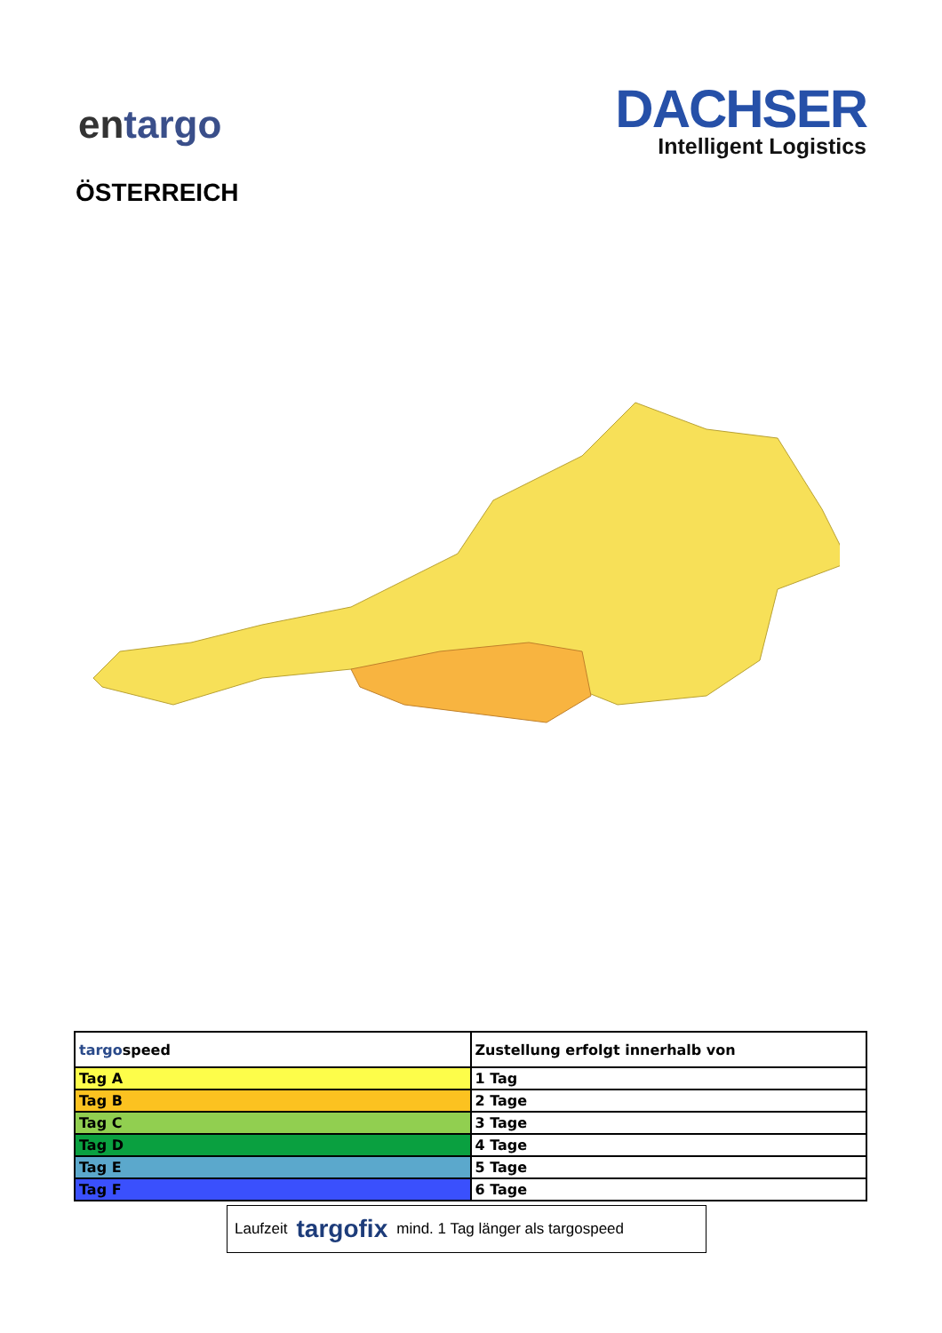entargo
DACHSER
Intelligent Logistics
ÖSTERREICH
| targo speed | Zustellung erfolgt innerhalb von |
| --- | --- |
| Tag A | 1 Tag |
| Tag B | 2 Tage |
| Tag C | 3 Tage |
| Tag D | 4 Tage |
| Tag E | 5 Tage |
| Tag F | 6 Tage |
Laufzeit targofix mind. 1 Tag länger als targospeed